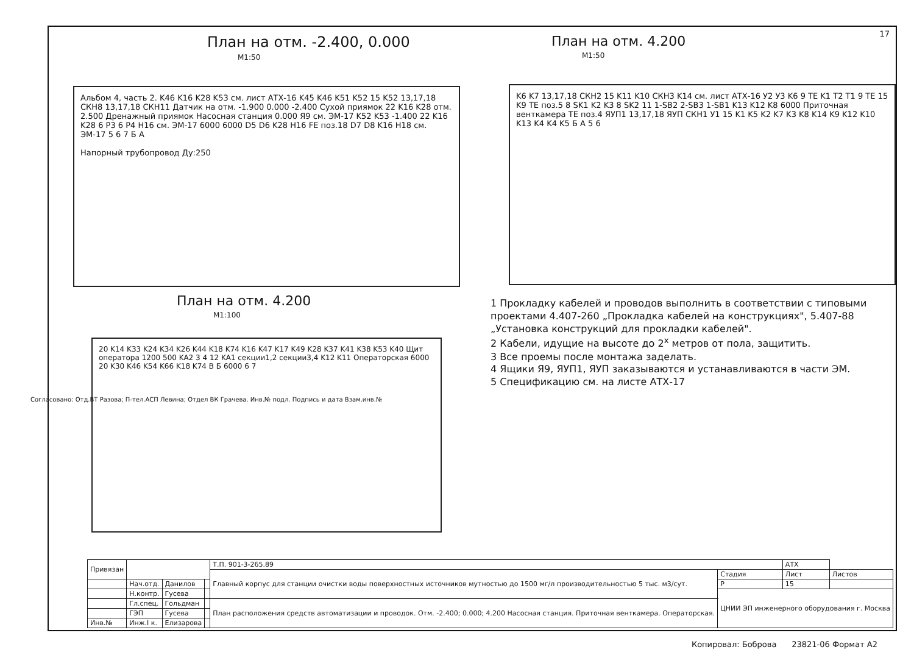17
План на отм. -2.400, 0.000
М1:50
Альбом 4, часть 2. K46 K16 K28 K53 см. лист АТХ-16 K45 K46 K51 K52 15 K52 13,17,18 СКН8 13,17,18 СКН11 Датчик на отм. -1.900 0.000 -2.400 Сухой приямок 22 K16 K28 отм. 2.500 Дренажный приямок Насосная станция 0.000 Я9 см. ЭМ-17 K52 K53 -1.400 22 K16 K28 6 Р3 6 Р4 H16 см. ЭМ-17 6000 6000 D5 D6 K28 H16 FE поз.18 D7 D8 K16 H18 см. ЭМ-17 5 6 7 Б А
Напорный трубопровод Ду:250
План на отм. 4.200
М1:100
20 K14 K33 K24 K34 K26 K44 K18 K74 K16 K47 K17 K49 K28 K37 K41 K38 K53 K40 Щит оператора 1200 500 KA2 3 4 12 KA1 секции1,2 секции3,4 K12 K11 Операторская 6000 20 K30 K46 K54 K66 K18 K74 В Б 6000 6 7
План на отм. 4.200
М1:50
K6 K7 13,17,18 СКН2 15 K11 K10 СКН3 K14 см. лист АТХ-16 У2 У3 K6 9 TE K1 T2 T1 9 TE 15 K9 TE поз.5 8 SK1 K2 K3 8 SK2 11 1-SB2 2-SB3 1-SB1 K13 K12 K8 6000 Приточная венткамера TE поз.4 ЯУП1 13,17,18 ЯУП СКН1 У1 15 K1 K5 K2 K7 K3 K8 K14 K9 K12 K10 K13 K4 K4 K5 Б А 5 6
1 Прокладку кабелей и проводов выполнить в соответствии с типовыми проектами 4.407-260 „Прокладка кабелей на конструкциях", 5.407-88 „Установка конструкций для прокладки кабелей".
2 Кабели, идущие на высоте до 2<sup>х</sup> метров от пола, защитить.
3 Все проемы после монтажа заделать.
4 Ящики Я9, ЯУП1, ЯУП заказываются и устанавливаются в части ЭМ.
5 Спецификацию см. на листе АТХ-17
Согласовано: Отд.ВТ Разова; П-тел.АСП Левина; Отдел ВК Грачева. Инв.№ подл. Подпись и дата Взам.инв.№
| Привязан | | | | Т.П. 901-3-265.89 | | АТХ | |
| | | | | Главный корпус для станции очистки воды поверхностных источников мутностью до 1500 мг/л производительностью 5 тыс. м3/сут. | Стадия | Лист | Листов |
| | Нач.отд. | Данилов | | | Р | 15 | |
| | Н.контр. | Гусева | | | ЦНИИ ЭП инженерного оборудования г. Москва | | |
| | Гл.спец. | Гольдман | | План расположения средств автоматизации и проводок. Отм. -2.400; 0.000; 4.200 Насосная станция. Приточная венткамера. Операторская. | | | |
| | ГЭП | Гусева | | | | | |
| Инв.№ | Инж.I к. | Елизарова | | | | | |
Копировал: Боброва 23821-06 Формат А2